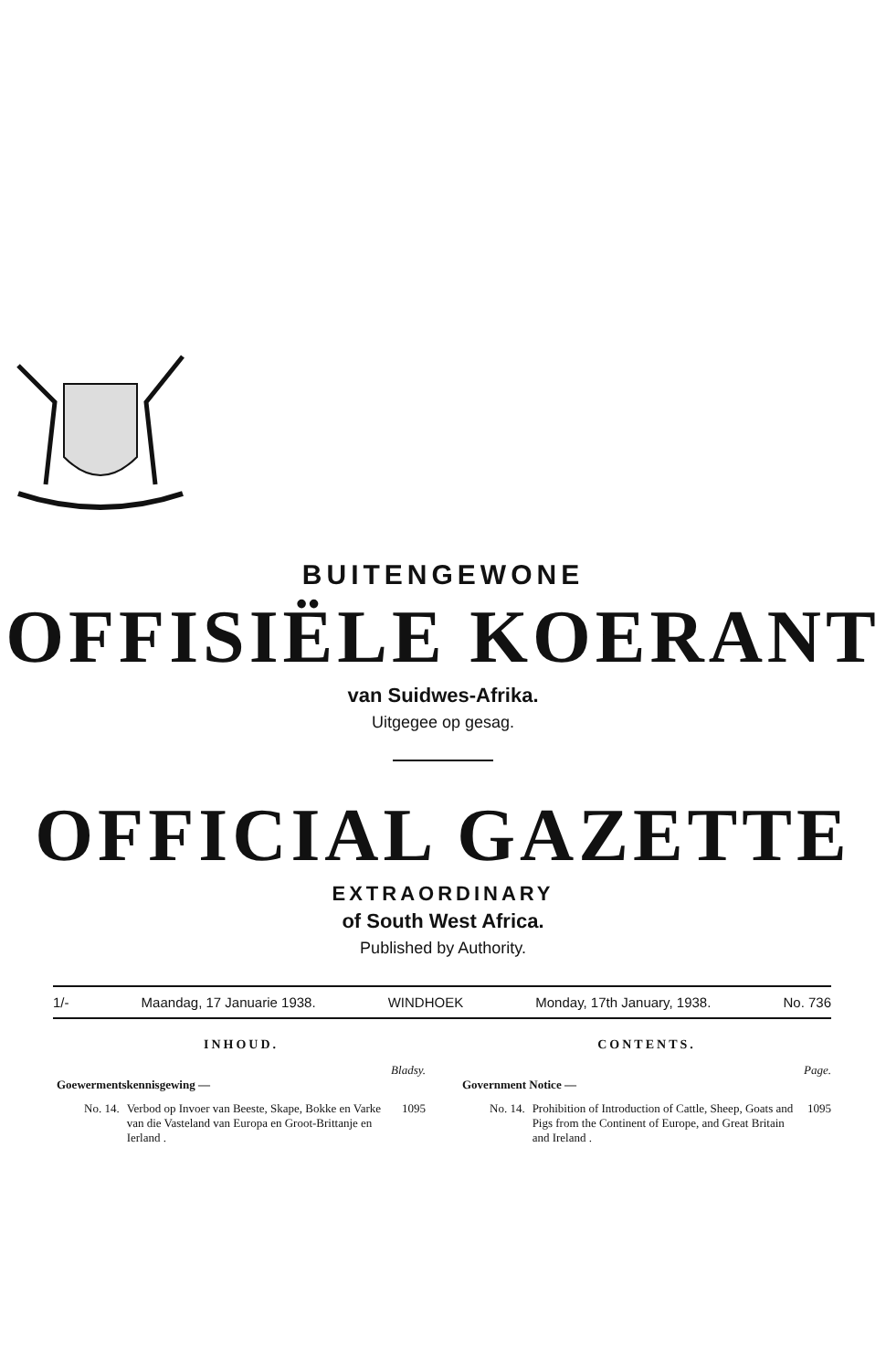BUITENGEWONE
OFFISIËLE KOERANT
van Suidwes-Afrika.
Uitgegee op gesag.
OFFICIAL GAZETTE
EXTRAORDINARY
of South West Africa.
Published by Authority.
1/- Maandag, 17 Januarie 1938. WINDHOEK Monday, 17th January, 1938. No. 736
INHOUD.
Bladsy.
Goewermentskennisgewing —
No. 14. Verbod op Invoer van Beeste, Skape, Bokke en Varke van die Vasteland van Europa en Groot-Brittanje en Ierland . 1095
CONTENTS.
Page.
Government Notice —
No. 14. Prohibition of Introduction of Cattle, Sheep, Goats and Pigs from the Continent of Europe, and Great Britain and Ireland . 1095